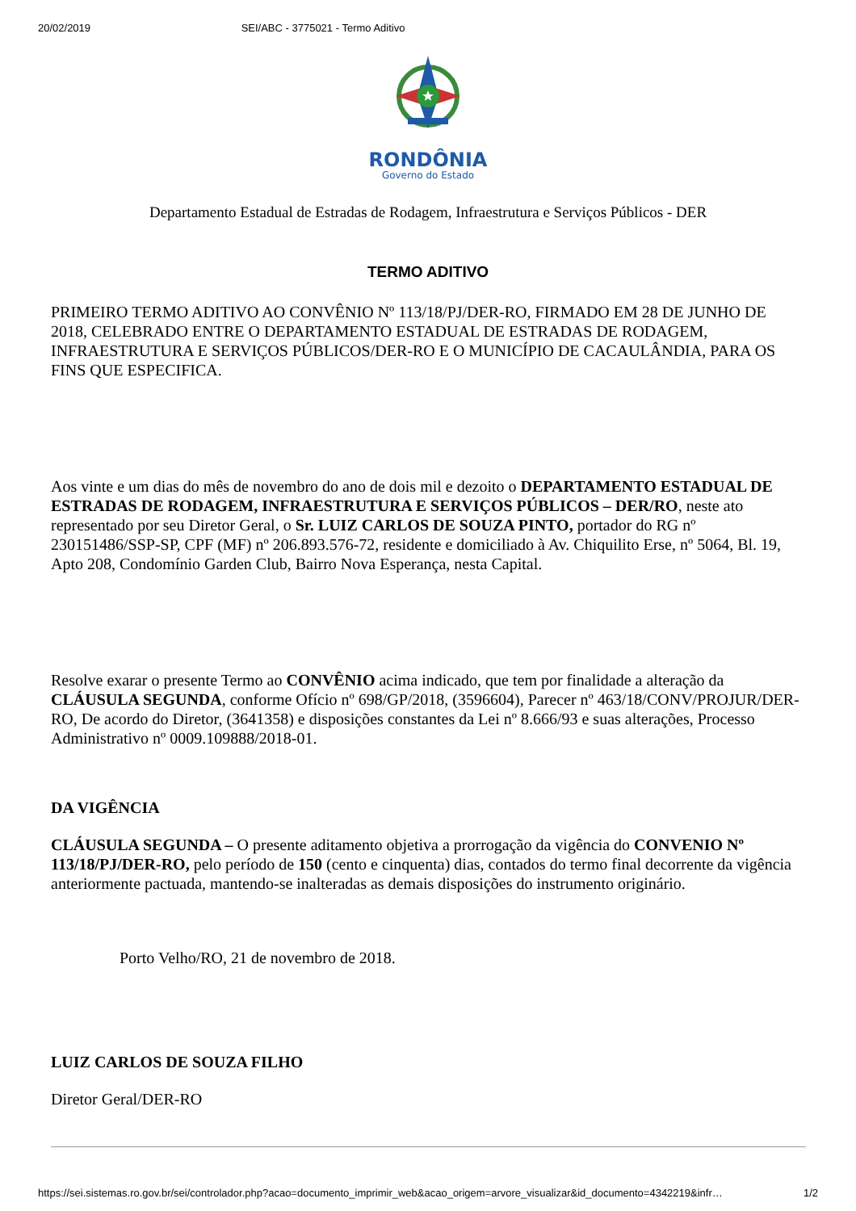20/02/2019 SEI/ABC - 3775021 - Termo Aditivo
RONDÔNIA
Governo do Estado
Departamento Estadual de Estradas de Rodagem, Infraestrutura e Serviços Públicos - DER
TERMO ADITIVO
PRIMEIRO TERMO ADITIVO AO CONVÊNIO Nº 113/18/PJ/DER-RO, FIRMADO EM 28 DE JUNHO DE 2018, CELEBRADO ENTRE O DEPARTAMENTO ESTADUAL DE ESTRADAS DE RODAGEM, INFRAESTRUTURA E SERVIÇOS PÚBLICOS/DER-RO E O MUNICÍPIO DE CACAULÂNDIA, PARA OS FINS QUE ESPECIFICA.
Aos vinte e um dias do mês de novembro do ano de dois mil e dezoito o DEPARTAMENTO ESTADUAL DE ESTRADAS DE RODAGEM, INFRAESTRUTURA E SERVIÇOS PÚBLICOS – DER/RO, neste ato representado por seu Diretor Geral, o Sr. LUIZ CARLOS DE SOUZA PINTO, portador do RG nº 230151486/SSP-SP, CPF (MF) nº 206.893.576-72, residente e domiciliado à Av. Chiquilito Erse, nº 5064, Bl. 19, Apto 208, Condomínio Garden Club, Bairro Nova Esperança, nesta Capital.
Resolve exarar o presente Termo ao CONVÊNIO acima indicado, que tem por finalidade a alteração da CLÁUSULA SEGUNDA, conforme Ofício nº 698/GP/2018, (3596604), Parecer nº 463/18/CONV/PROJUR/DER-RO, De acordo do Diretor, (3641358) e disposições constantes da Lei nº 8.666/93 e suas alterações, Processo Administrativo nº 0009.109888/2018-01.
DA VIGÊNCIA
CLÁUSULA SEGUNDA – O presente aditamento objetiva a prorrogação da vigência do CONVENIO Nº 113/18/PJ/DER-RO, pelo período de 150 (cento e cinquenta) dias, contados do termo final decorrente da vigência anteriormente pactuada, mantendo-se inalteradas as demais disposições do instrumento originário.
Porto Velho/RO, 21 de novembro de 2018.
LUIZ CARLOS DE SOUZA FILHO
Diretor Geral/DER-RO
https://sei.sistemas.ro.gov.br/sei/controlador.php?acao=documento_imprimir_web&acao_origem=arvore_visualizar&id_documento=4342219&infr… 1/2